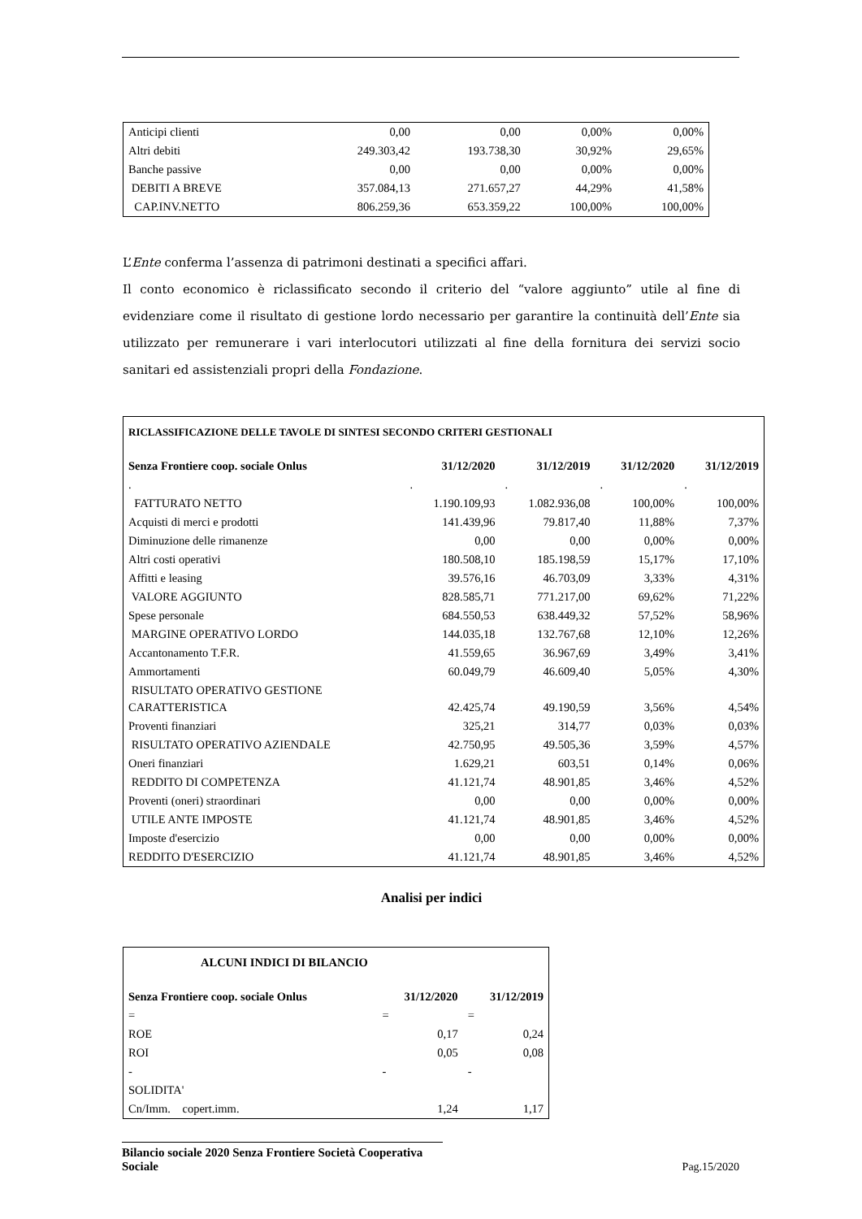| Anticipi clienti | 0,00 | 0,00 | 0,00% | 0,00% |
| Altri debiti | 249.303,42 | 193.738,30 | 30,92% | 29,65% |
| Banche passive | 0,00 | 0,00 | 0,00% | 0,00% |
| DEBITI A BREVE | 357.084,13 | 271.657,27 | 44,29% | 41,58% |
| CAP.INV.NETTO | 806.259,36 | 653.359,22 | 100,00% | 100,00% |
L’Ente conferma l’assenza di patrimoni destinati a specifici affari.
Il conto economico è riclassificato secondo il criterio del “valore aggiunto” utile al fine di evidenziare come il risultato di gestione lordo necessario per garantire la continuità dell’Ente sia utilizzato per remunerare i vari interlocutori utilizzati al fine della fornitura dei servizi socio sanitari ed assistenziali propri della Fondazione.
| RICLASSIFICAZIONE DELLE TAVOLE DI SINTESI SECONDO CRITERI GESTIONALI | | | | |
| Senza Frontiere coop. sociale Onlus | 31/12/2020 | 31/12/2019 | 31/12/2020 | 31/12/2019 |
| . | . | . | . | . |
| FATTURATO NETTO | 1.190.109,93 | 1.082.936,08 | 100,00% | 100,00% |
| Acquisti di merci e prodotti | 141.439,96 | 79.817,40 | 11,88% | 7,37% |
| Diminuzione delle rimanenze | 0,00 | 0,00 | 0,00% | 0,00% |
| Altri costi operativi | 180.508,10 | 185.198,59 | 15,17% | 17,10% |
| Affitti e leasing | 39.576,16 | 46.703,09 | 3,33% | 4,31% |
| VALORE AGGIUNTO | 828.585,71 | 771.217,00 | 69,62% | 71,22% |
| Spese personale | 684.550,53 | 638.449,32 | 57,52% | 58,96% |
| MARGINE OPERATIVO LORDO | 144.035,18 | 132.767,68 | 12,10% | 12,26% |
| Accantonamento T.F.R. | 41.559,65 | 36.967,69 | 3,49% | 3,41% |
| Ammortamenti | 60.049,79 | 46.609,40 | 5,05% | 4,30% |
| RISULTATO OPERATIVO GESTIONE CARATTERISTICA | 42.425,74 | 49.190,59 | 3,56% | 4,54% |
| Proventi finanziari | 325,21 | 314,77 | 0,03% | 0,03% |
| RISULTATO OPERATIVO AZIENDALE | 42.750,95 | 49.505,36 | 3,59% | 4,57% |
| Oneri finanziari | 1.629,21 | 603,51 | 0,14% | 0,06% |
| REDDITO DI COMPETENZA | 41.121,74 | 48.901,85 | 3,46% | 4,52% |
| Proventi (oneri) straordinari | 0,00 | 0,00 | 0,00% | 0,00% |
| UTILE ANTE IMPOSTE | 41.121,74 | 48.901,85 | 3,46% | 4,52% |
| Imposte d'esercizio | 0,00 | 0,00 | 0,00% | 0,00% |
| REDDITO D'ESERCIZIO | 41.121,74 | 48.901,85 | 3,46% | 4,52% |
Analisi per indici
| ALCUNI INDICI DI BILANCIO | | |
| Senza Frontiere coop. sociale Onlus | 31/12/2020 | 31/12/2019 |
| = | = | = |
| ROE | 0,17 | 0,24 |
| ROI | 0,05 | 0,08 |
| - | - | - |
| SOLIDITA' | | |
| Cn/Imm. copert.imm. | 1,24 | 1,17 |
Bilancio sociale 2020 Senza Frontiere Società Cooperativa Sociale
Pag.15/2020